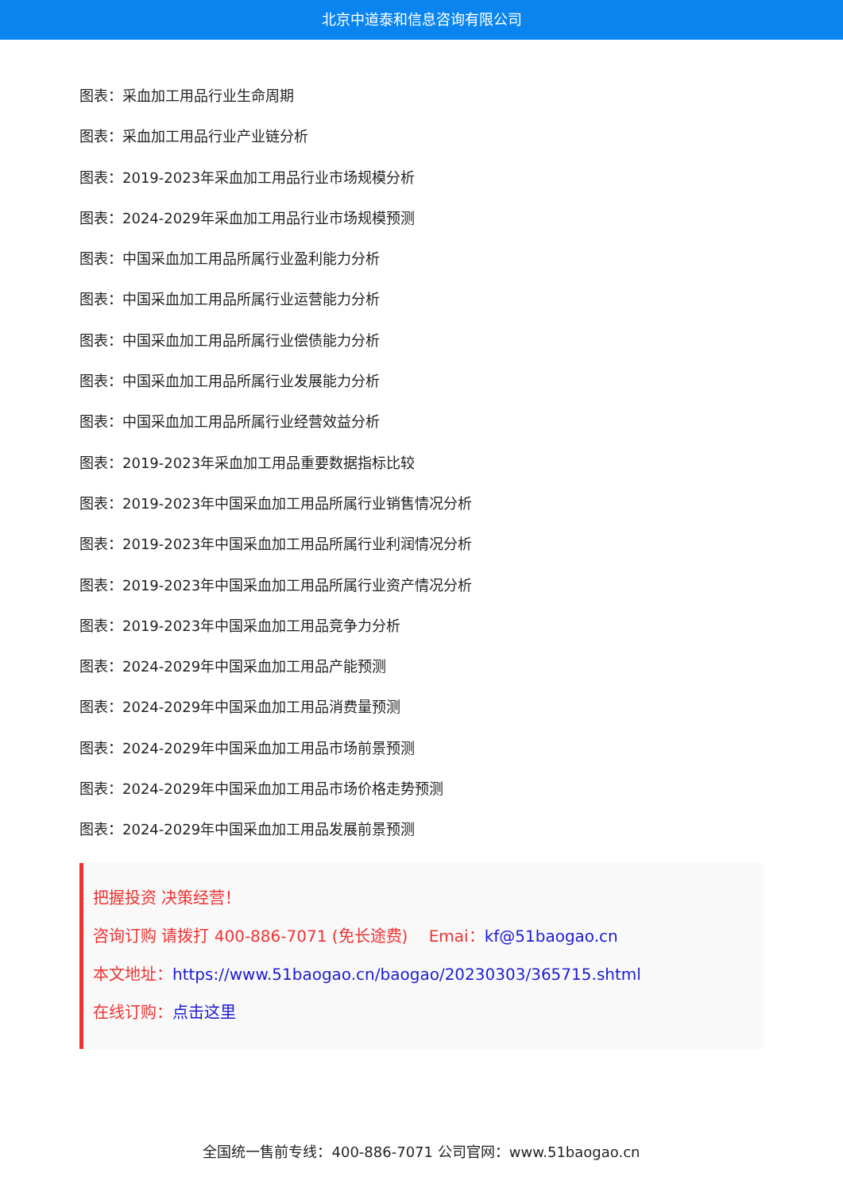北京中道泰和信息咨询有限公司
图表：采血加工用品行业生命周期
图表：采血加工用品行业产业链分析
图表：2019-2023年采血加工用品行业市场规模分析
图表：2024-2029年采血加工用品行业市场规模预测
图表：中国采血加工用品所属行业盈利能力分析
图表：中国采血加工用品所属行业运营能力分析
图表：中国采血加工用品所属行业偿债能力分析
图表：中国采血加工用品所属行业发展能力分析
图表：中国采血加工用品所属行业经营效益分析
图表：2019-2023年采血加工用品重要数据指标比较
图表：2019-2023年中国采血加工用品所属行业销售情况分析
图表：2019-2023年中国采血加工用品所属行业利润情况分析
图表：2019-2023年中国采血加工用品所属行业资产情况分析
图表：2019-2023年中国采血加工用品竞争力分析
图表：2024-2029年中国采血加工用品产能预测
图表：2024-2029年中国采血加工用品消费量预测
图表：2024-2029年中国采血加工用品市场前景预测
图表：2024-2029年中国采血加工用品市场价格走势预测
图表：2024-2029年中国采血加工用品发展前景预测
把握投资 决策经营！
咨询订购 请拨打 400-886-7071 (免长途费)　 Emai：kf@51baogao.cn
本文地址：https://www.51baogao.cn/baogao/20230303/365715.shtml
在线订购：点击这里
全国统一售前专线：400-886-7071 公司官网：www.51baogao.cn